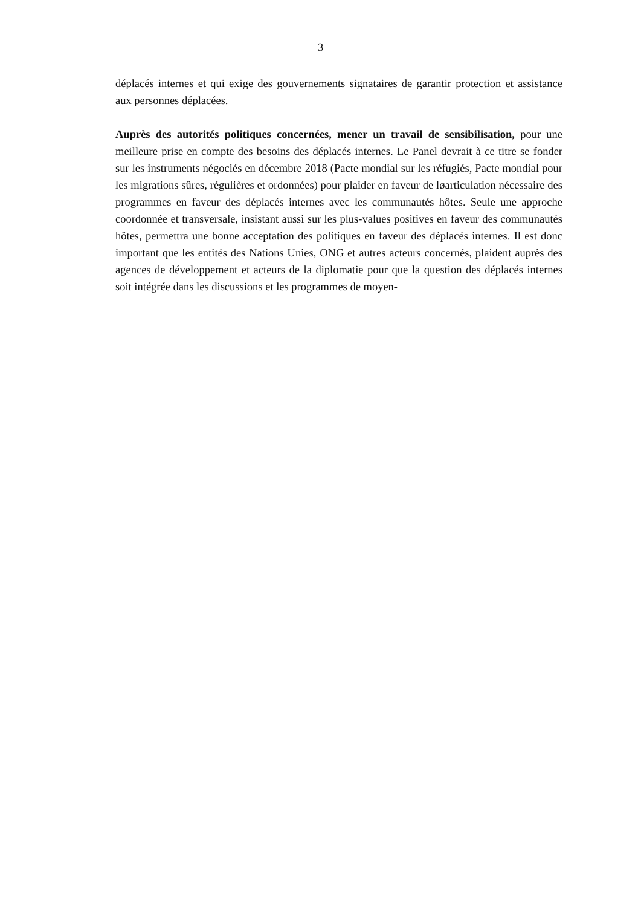3
déplacés internes et qui exige des gouvernements signataires de garantir protection et assistance aux personnes déplacées.
Auprès des autorités politiques concernées, mener un travail de sensibilisation, pour une meilleure prise en compte des besoins des déplacés internes. Le Panel devrait à ce titre se fonder sur les instruments négociés en décembre 2018 (Pacte mondial sur les réfugiés, Pacte mondial pour les migrations sûres, régulières et ordonnées) pour plaider en faveur de løarticulation nécessaire des programmes en faveur des déplacés internes avec les communautés hôtes. Seule une approche coordonnée et transversale, insistant aussi sur les plus-values positives en faveur des communautés hôtes, permettra une bonne acceptation des politiques en faveur des déplacés internes. Il est donc important que les entités des Nations Unies, ONG et autres acteurs concernés, plaident auprès des agences de développement et acteurs de la diplomatie pour que la question des déplacés internes soit intégrée dans les discussions et les programmes de moyen-